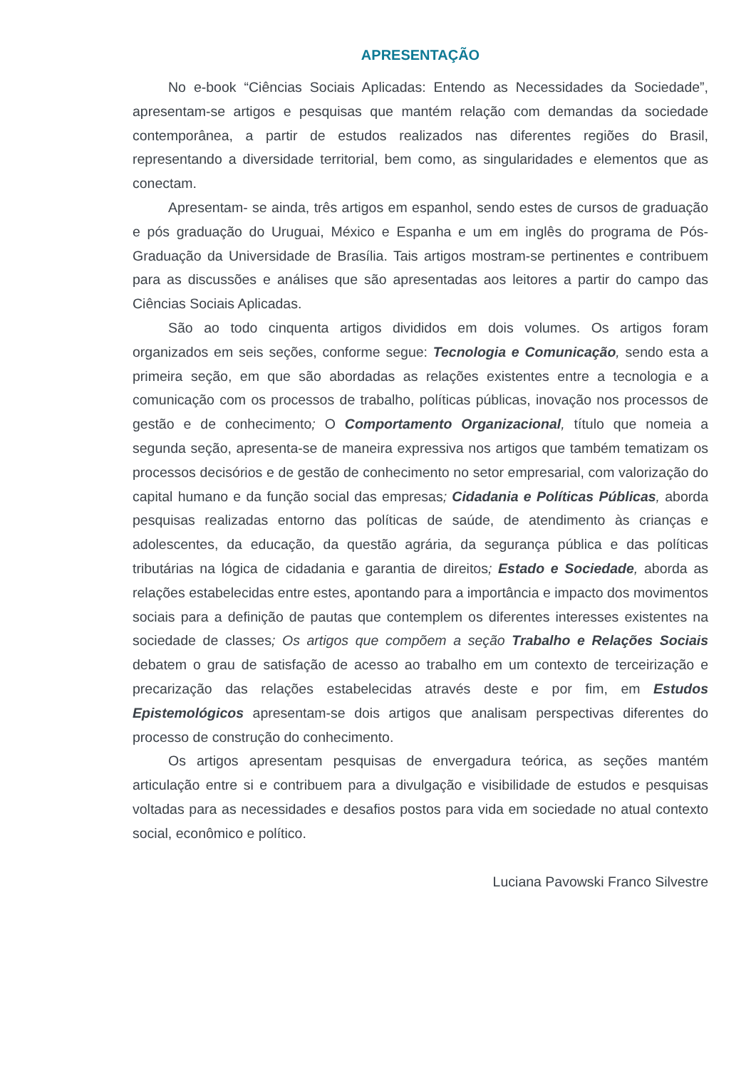APRESENTAÇÃO
No e-book “Ciências Sociais Aplicadas: Entendo as Necessidades da Sociedade”, apresentam-se artigos e pesquisas que mantém relação com demandas da sociedade contemporânea, a partir de estudos realizados nas diferentes regiões do Brasil, representando a diversidade territorial, bem como, as singularidades e elementos que as conectam.
Apresentam- se ainda, três artigos em espanhol, sendo estes de cursos de graduação e pós graduação do Uruguai, México e Espanha e um em inglês do programa de Pós-Graduação da Universidade de Brasília. Tais artigos mostram-se pertinentes e contribuem para as discussões e análises que são apresentadas aos leitores a partir do campo das Ciências Sociais Aplicadas.
São ao todo cinquenta artigos divididos em dois volumes. Os artigos foram organizados em seis seções, conforme segue: Tecnologia e Comunicação, sendo esta a primeira seção, em que são abordadas as relações existentes entre a tecnologia e a comunicação com os processos de trabalho, políticas públicas, inovação nos processos de gestão e de conhecimento; O Comportamento Organizacional, título que nomeia a segunda seção, apresenta-se de maneira expressiva nos artigos que também tematizam os processos decisórios e de gestão de conhecimento no setor empresarial, com valorização do capital humano e da função social das empresas; Cidadania e Políticas Públicas, aborda pesquisas realizadas entorno das políticas de saúde, de atendimento às crianças e adolescentes, da educação, da questão agrária, da segurança pública e das políticas tributárias na lógica de cidadania e garantia de direitos; Estado e Sociedade, aborda as relações estabelecidas entre estes, apontando para a importância e impacto dos movimentos sociais para a definição de pautas que contemplem os diferentes interesses existentes na sociedade de classes; Os artigos que compõem a seção Trabalho e Relações Sociais debatem o grau de satisfação de acesso ao trabalho em um contexto de terceirização e precarização das relações estabelecidas através deste e por fim, em Estudos Epistemológicos apresentam-se dois artigos que analisam perspectivas diferentes do processo de construção do conhecimento.
Os artigos apresentam pesquisas de envergadura teórica, as seções mantém articulação entre si e contribuem para a divulgação e visibilidade de estudos e pesquisas voltadas para as necessidades e desafios postos para vida em sociedade no atual contexto social, econômico e político.
Luciana Pavowski Franco Silvestre